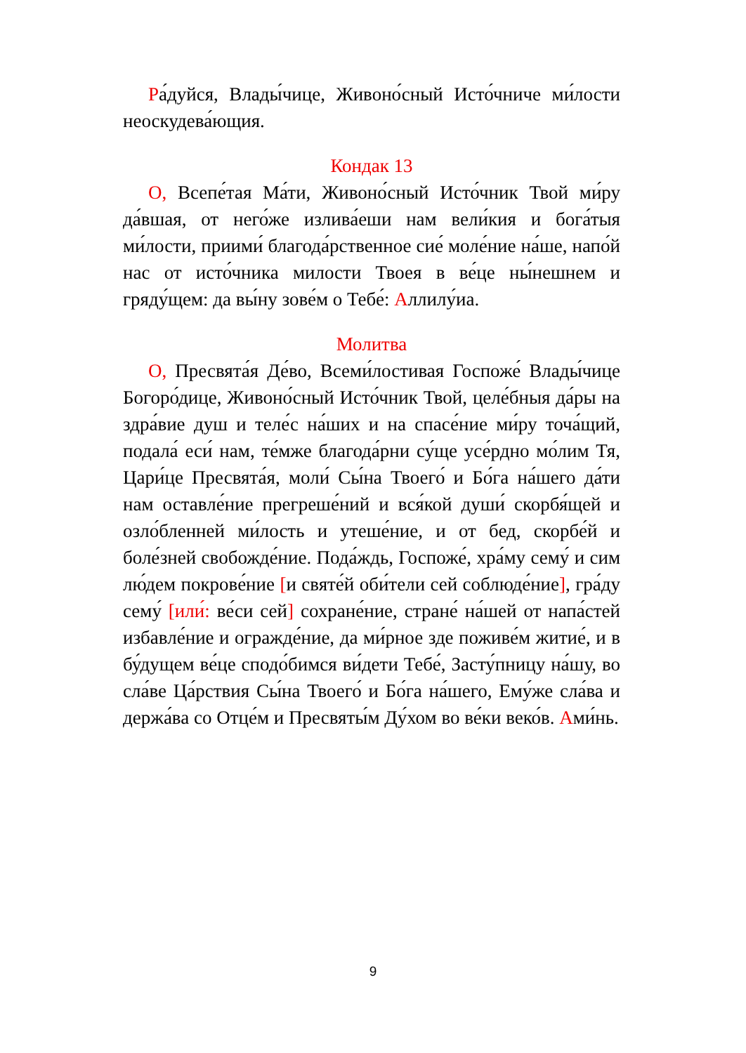Ра́дуйся, Влады́чице, Живоно́сный Исто́чниче ми́лости неоскудева́ющия.
Кондак 13
О, Всепе́тая Ма́ти, Живоно́сный Исто́чник Твой ми́ру да́вшая, от него́же излива́еши нам вели́кия и бога́тыя ми́лости, приими́ благода́рственное сие́ моле́ние на́ше, напо́й нас от исто́чника милости Твоея в ве́це ны́нешнем и гряду́щем: да вы́ну зове́м о Тебе́: Аллилу́иа.
Молитва
О, Пресвята́я Де́во, Всеми́лостивая Госпоже́ Влады́чице Богоро́дице, Живоно́сный Исто́чник Твой, целе́бныя да́ры на здра́вие душ и теле́с на́ших и на спасе́ние ми́ру точа́щий, подала́ еси́ нам, те́мже благода́рни су́ще усе́рдно мо́лим Тя, Цари́це Пресвята́я, моли́ Сы́на Твоего́ и Бо́га на́шего да́ти нам оставле́ние прегреше́ний и вся́кой души́ скорбя́щей и озло́бленней ми́лость и утеше́ние, и от бед, скорбе́й и боле́зней свобожде́ние. Пода́ждь, Госпоже́, хра́му сему́ и сим лю́дем покрове́ние [и святе́й оби́тели сей соблюде́ние], гра́ду сему́ [или́: ве́си сей] сохране́ние, стране́ на́шей от напа́стей избавле́ние и огражде́ние, да ми́рное зде поживе́м житие́, и в бу́дущем ве́це сподо́бимся ви́дети Тебе́, Засту́пницу на́шу, во сла́ве Ца́рствия Сы́на Твоего́ и Бо́га на́шего, Ему́же сла́ва и держа́ва со Отце́м и Пресвяты́м Ду́хом во ве́ки веко́в. Ами́нь.
9